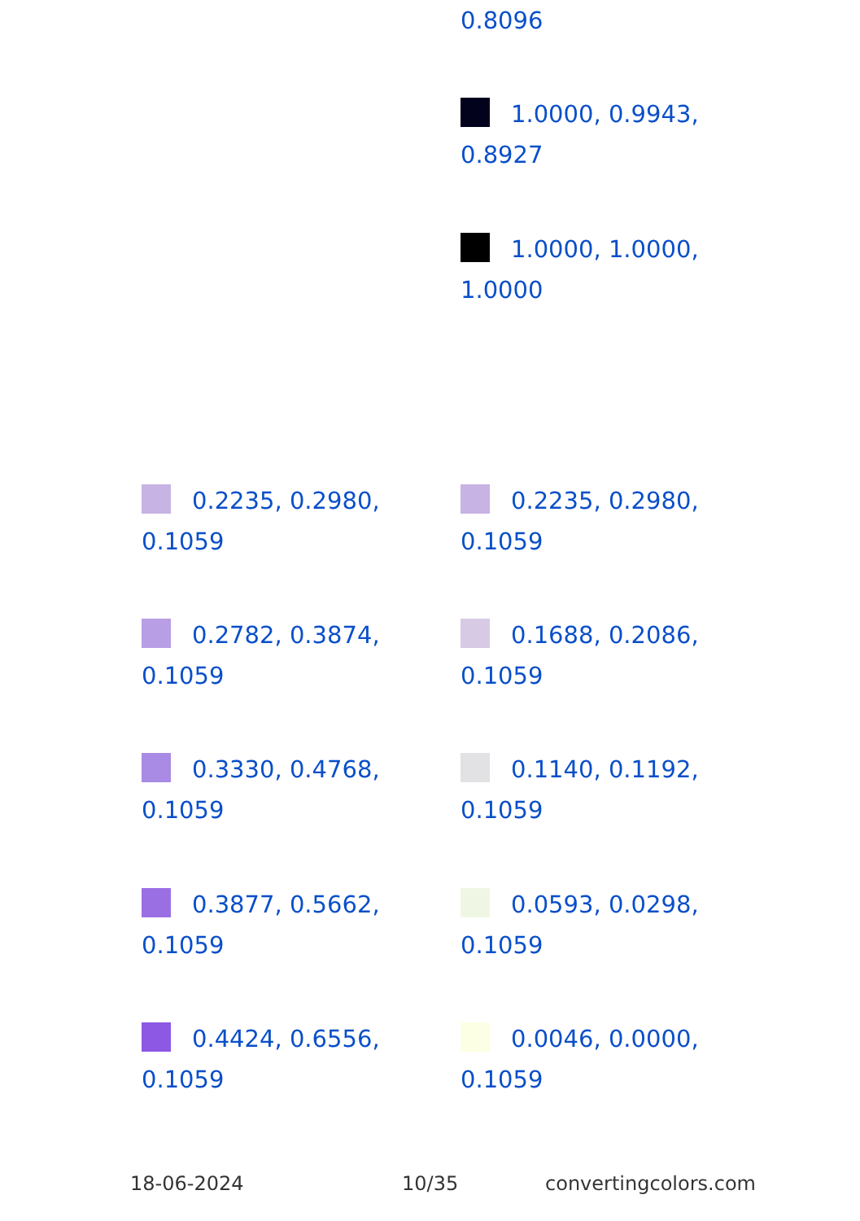0.8096
1.0000, 0.9943, 0.8927
1.0000, 1.0000, 1.0000
0.2235, 0.2980, 0.1059
0.2235, 0.2980, 0.1059
0.2782, 0.3874, 0.1059
0.1688, 0.2086, 0.1059
0.3330, 0.4768, 0.1059
0.1140, 0.1192, 0.1059
0.3877, 0.5662, 0.1059
0.0593, 0.0298, 0.1059
0.4424, 0.6556, 0.1059
0.0046, 0.0000, 0.1059
18-06-2024 10/35 convertingcolors.com